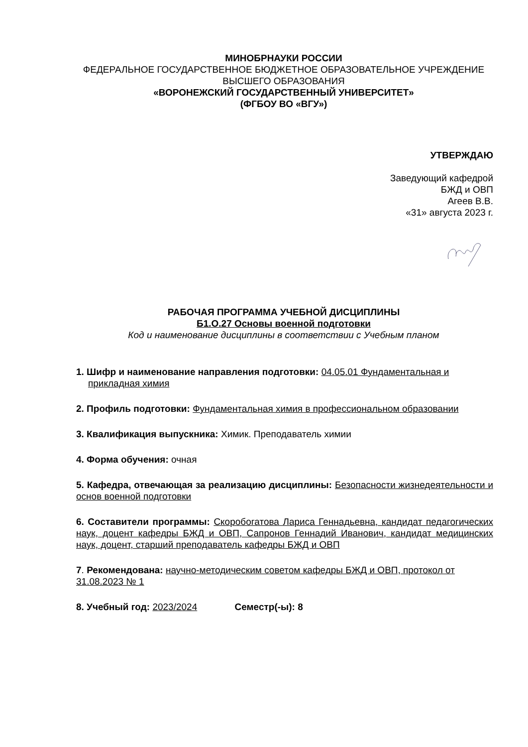МИНОБРНАУКИ РОССИИ
ФЕДЕРАЛЬНОЕ ГОСУДАРСТВЕННОЕ БЮДЖЕТНОЕ ОБРАЗОВАТЕЛЬНОЕ УЧРЕЖДЕНИЕ
ВЫСШЕГО ОБРАЗОВАНИЯ
«ВОРОНЕЖСКИЙ ГОСУДАРСТВЕННЫЙ УНИВЕРСИТЕТ»
(ФГБОУ ВО «ВГУ»)
УТВЕРЖДАЮ
Заведующий кафедрой
БЖД и ОВП
Агеев В.В.
«31» августа 2023 г.
РАБОЧАЯ ПРОГРАММА УЧЕБНОЙ ДИСЦИПЛИНЫ
Б1.О.27 Основы военной подготовки
Код и наименование дисциплины в соответствии с Учебным планом
1. Шифр и наименование направления подготовки: 04.05.01 Фундаментальная и прикладная химия
2. Профиль подготовки: Фундаментальная химия в профессиональном образовании
3. Квалификация выпускника: Химик. Преподаватель химии
4. Форма обучения: очная
5. Кафедра, отвечающая за реализацию дисциплины: Безопасности жизнедеятельности и основ военной подготовки
6. Составители программы: Скоробогатова Лариса Геннадьевна, кандидат педагогических наук, доцент кафедры БЖД и ОВП, Сапронов Геннадий Иванович, кандидат медицинских наук, доцент, старший преподаватель кафедры БЖД и ОВП
7. Рекомендована: научно-методическим советом кафедры БЖД и ОВП, протокол от 31.08.2023 № 1
8. Учебный год: 2023/2024 Семестр(-ы): 8